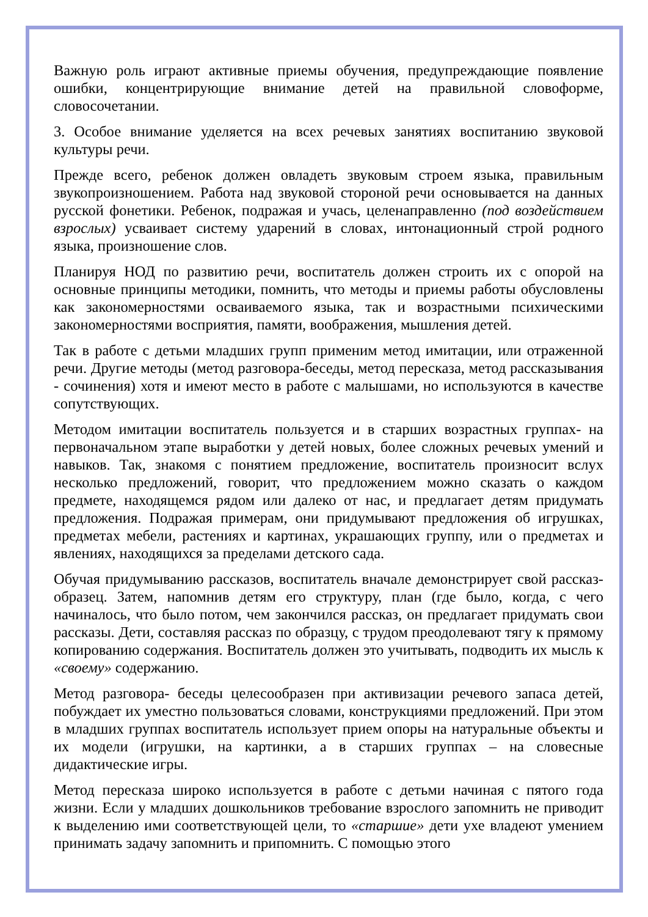Важную роль играют активные приемы обучения, предупреждающие появление ошибки, концентрирующие внимание детей на правильной словоформе, словосочетании.
3. Особое внимание уделяется на всех речевых занятиях воспитанию звуковой культуры речи.
Прежде всего, ребенок должен овладеть звуковым строем языка, правильным звукопроизношением. Работа над звуковой стороной речи основывается на данных русской фонетики. Ребенок, подражая и учась, целенаправленно (под воздействием взрослых) усваивает систему ударений в словах, интонационный строй родного языка, произношение слов.
Планируя НОД по развитию речи, воспитатель должен строить их с опорой на основные принципы методики, помнить, что методы и приемы работы обусловлены как закономерностями осваиваемого языка, так и возрастными психическими закономерностями восприятия, памяти, воображения, мышления детей.
Так в работе с детьми младших групп применим метод имитации, или отраженной речи. Другие методы (метод разговора-беседы, метод пересказа, метод рассказывания - сочинения) хотя и имеют место в работе с малышами, но используются в качестве сопутствующих.
Методом имитации воспитатель пользуется и в старших возрастных группах- на первоначальном этапе выработки у детей новых, более сложных речевых умений и навыков. Так, знакомя с понятием предложение, воспитатель произносит вслух несколько предложений, говорит, что предложением можно сказать о каждом предмете, находящемся рядом или далеко от нас, и предлагает детям придумать предложения. Подражая примерам, они придумывают предложения об игрушках, предметах мебели, растениях и картинах, украшающих группу, или о предметах и явлениях, находящихся за пределами детского сада.
Обучая придумыванию рассказов, воспитатель вначале демонстрирует свой рассказ-образец. Затем, напомнив детям его структуру, план (где было, когда, с чего начиналось, что было потом, чем закончился рассказ, он предлагает придумать свои рассказы. Дети, составляя рассказ по образцу, с трудом преодолевают тягу к прямому копированию содержания. Воспитатель должен это учитывать, подводить их мысль к «своему» содержанию.
Метод разговора- беседы целесообразен при активизации речевого запаса детей, побуждает их уместно пользоваться словами, конструкциями предложений. При этом в младших группах воспитатель использует прием опоры на натуральные объекты и их модели (игрушки, на картинки, а в старших группах – на словесные дидактические игры.
Метод пересказа широко используется в работе с детьми начиная с пятого года жизни. Если у младших дошкольников требование взрослого запомнить не приводит к выделению ими соответствующей цели, то «старшие» дети ухе владеют умением принимать задачу запомнить и припомнить. С помощью этого